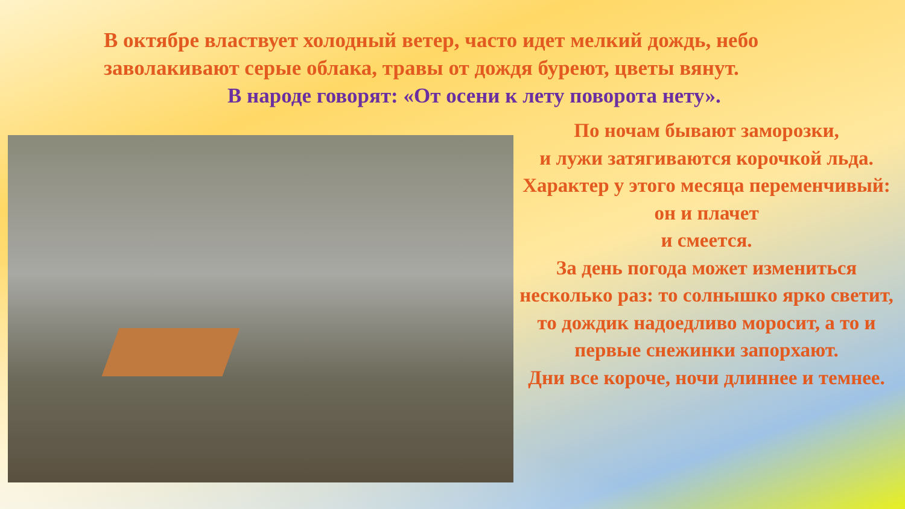В октябре властвует холодный ветер, часто идет мелкий дождь, небо
заволакивают серые облака, травы от дождя буреют, цветы вянут.
В народе говорят: «От осени к лету поворота нету».
По ночам бывают заморозки,
и лужи затягиваются корочкой льда.
Характер у этого месяца переменчивый: он и плачет
и смеется.
За день погода может измениться несколько раз: то солнышко ярко светит, то дождик надоедливо моросит, а то и первые снежинки запорхают.
Дни все короче, ночи длиннее и темнее.